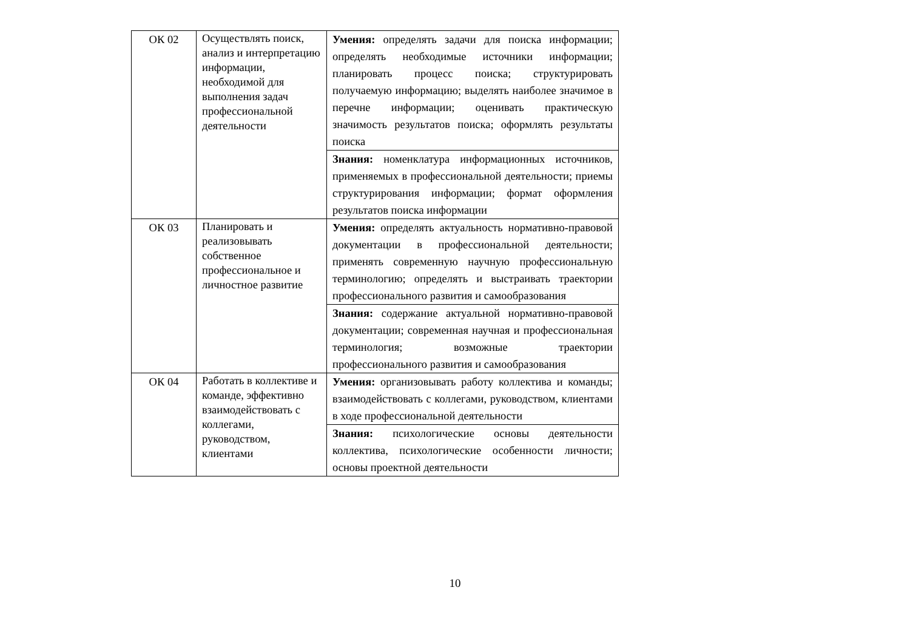| ОК 02 | Осуществлять поиск, анализ и интерпретацию информации, необходимой для выполнения задач профессиональной деятельности | Умения: определять задачи для поиска информации; определять необходимые источники информации; планировать процесс поиска; структурировать получаемую информацию; выделять наиболее значимое в перечне информации; оценивать практическую значимость результатов поиска; оформлять результаты поиска |
| | | Знания: номенклатура информационных источников, применяемых в профессиональной деятельности; приемы структурирования информации; формат оформления результатов поиска информации |
| ОК 03 | Планировать и реализовывать собственное профессиональное и личностное развитие | Умения: определять актуальность нормативно-правовой документации в профессиональной деятельности; применять современную научную профессиональную терминологию; определять и выстраивать траектории профессионального развития и самообразования |
| | | Знания: содержание актуальной нормативно-правовой документации; современная научная и профессиональная терминология; возможные траектории профессионального развития и самообразования |
| ОК 04 | Работать в коллективе и команде, эффективно взаимодействовать с коллегами, руководством, клиентами | Умения: организовывать работу коллектива и команды; взаимодействовать с коллегами, руководством, клиентами в ходе профессиональной деятельности |
| | | Знания: психологические основы деятельности коллектива, психологические особенности личности; основы проектной деятельности |
10